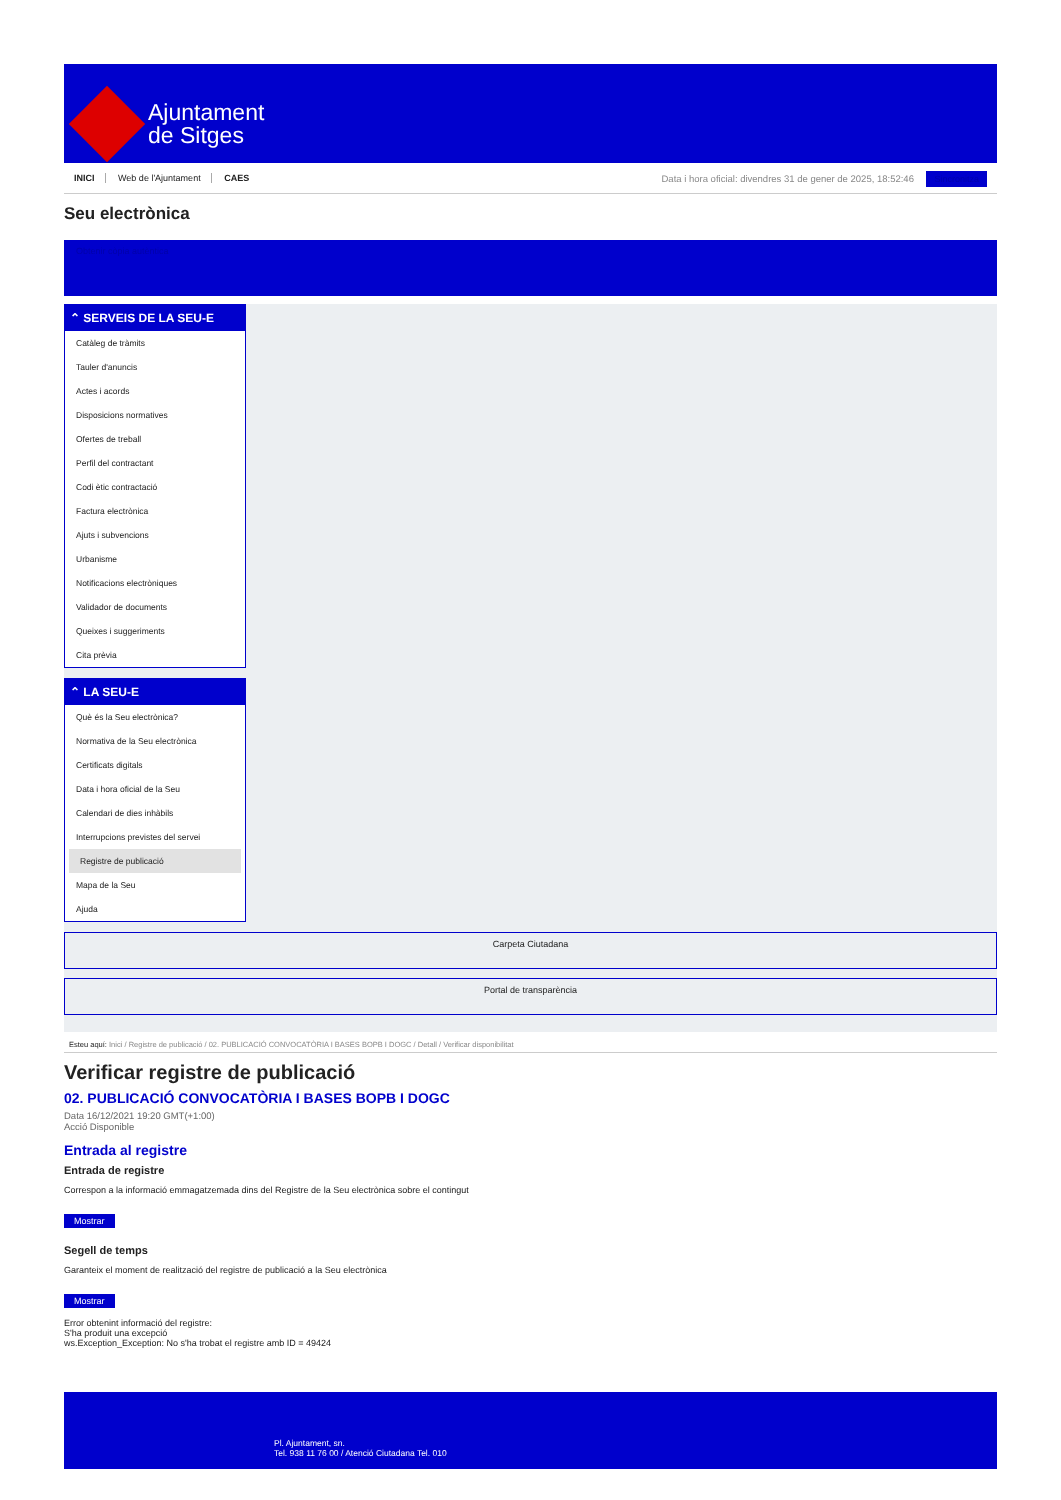Ajuntament
de Sitges
INICI Web de l'Ajuntament CAES
Data i hora oficial: divendres 31 de gener de 2025, 18:52:46 Sincronitza
Seu electrònica
Obtenir còpia autèntica
⌃ SERVEIS DE LA SEU-E
Catàleg de tràmits
Tauler d'anuncis
Actes i acords
Disposicions normatives
Ofertes de treball
Perfil del contractant
Codi ètic contractació
Factura electrònica
Ajuts i subvencions
Urbanisme
Notificacions electròniques
Validador de documents
Queixes i suggeriments
Cita prèvia
⌃ LA SEU-E
Què és la Seu electrònica?
Normativa de la Seu electrònica
Certificats digitals
Data i hora oficial de la Seu
Calendari de dies inhàbils
Interrupcions previstes del servei
Registre de publicació
Mapa de la Seu
Ajuda
Carpeta Ciutadana
Portal de transparència
Esteu aquí: Inici / Registre de publicació / 02. PUBLICACIÓ CONVOCATÒRIA I BASES BOPB I DOGC / Detall / Verificar disponibilitat
Verificar registre de publicació
02. PUBLICACIÓ CONVOCATÒRIA I BASES BOPB I DOGC
Data 16/12/2021 19:20 GMT(+1:00)
Acció Disponible
Entrada al registre
Entrada de registre
Correspon a la informació emmagatzemada dins del Registre de la Seu electrònica sobre el contingut
Mostrar
Segell de temps
Garanteix el moment de realització del registre de publicació a la Seu electrònica
Mostrar
Error obtenint informació del registre:
S'ha produit una excepció
ws.Exception_Exception: No s'ha trobat el registre amb ID = 49424
Pl. Ajuntament, sn.
Tel. 938 11 76 00 / Atenció Ciutadana Tel. 010